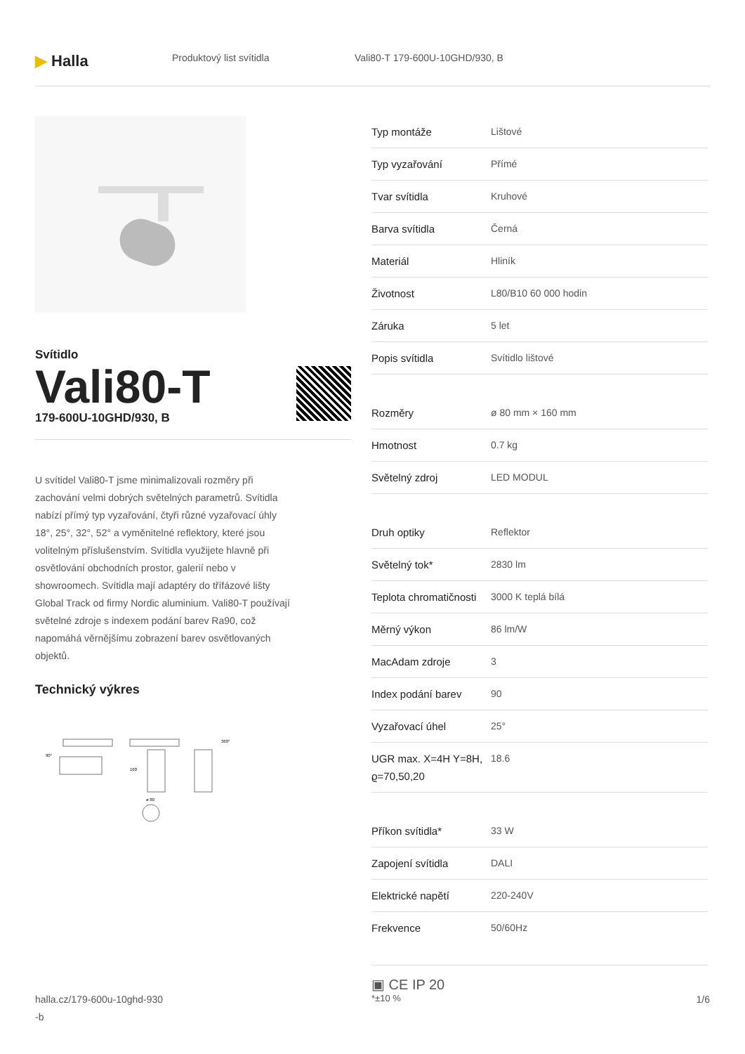▶ Halla
Produktový list svítidla Vali80-T 179-600U-10GHD/930, B
Svítidlo
Vali80-T
179-600U-10GHD/930, B
U svítidel Vali80-T jsme minimalizovali rozměry při zachování velmi dobrých světelných parametrů. Svítidla nabízí přímý typ vyzařování, čtyři různé vyzařovací úhly 18°, 25°, 32°, 52° a vyměnitelné reflektory, které jsou volitelným příslušenstvím. Svítidla využijete hlavně při osvětlování obchodních prostor, galerií nebo v showroomech. Svítidla mají adaptéry do třífázové lišty Global Track od firmy Nordic aluminium. Vali80-T používají světelné zdroje s indexem podání barev Ra90, což napomáhá věrnějšímu zobrazení barev osvětlovaných objektů.
Technický výkres
90°
160
ø 80
360°
| Typ montáže | Lištové |
| Typ vyzařování | Přímé |
| Tvar svítidla | Kruhové |
| Barva svítidla | Černá |
| Materiál | Hliník |
| Životnost | L80/B10 60 000 hodin |
| Záruka | 5 let |
| Popis svítidla | Svítidlo lištové |
| Rozměry | ø 80 mm × 160 mm |
| Hmotnost | 0.7 kg |
| Světelný zdroj | LED MODUL |
| Druh optiky | Reflektor |
| Světelný tok* | 2830 lm |
| Teplota chromatičnosti | 3000 K teplá bílá |
| Měrný výkon | 86 lm/W |
| MacAdam zdroje | 3 |
| Index podání barev | 90 |
| Vyzařovací úhel | 25° |
| UGR max. X=4H Y=8H, ϱ=70,50,20 | 18.6 |
| Příkon svítidla* | 33 W |
| Zapojení svítidla | DALI |
| Elektrické napětí | 220-240V |
| Frekvence | 50/60Hz |
▣ CE IP 20
*±10 %
halla.cz/179-600u-10ghd-930
-b
1/6